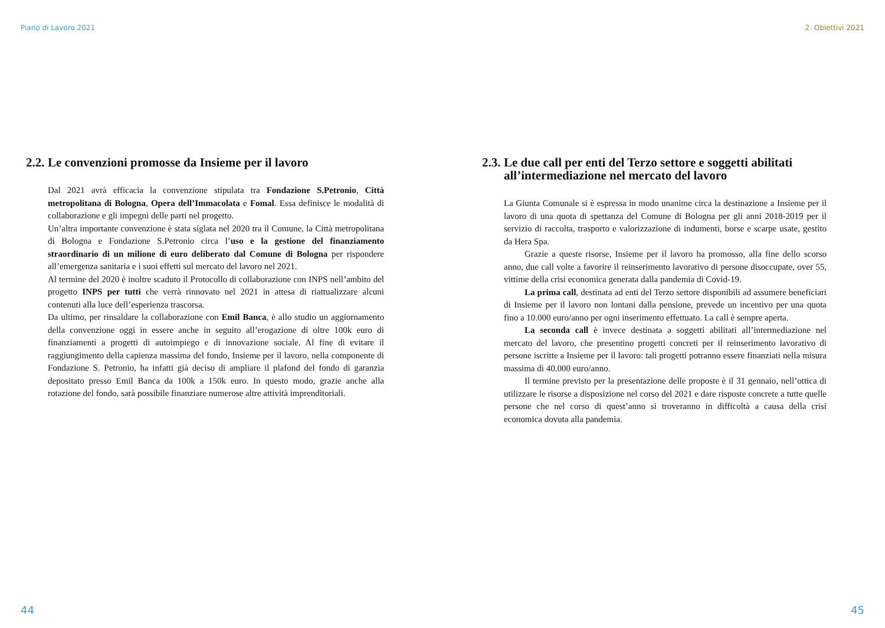Piano di Lavoro 2021
2.2. Le convenzioni promosse da Insieme per il lavoro
Dal 2021 avrà efficacia la convenzione stipulata tra Fondazione S.Petronio, Città metropolitana di Bologna, Opera dell’Immacolata e Fomal. Essa definisce le modalità di collaborazione e gli impegni delle parti nel progetto.
Un’altra importante convenzione è stata siglata nel 2020 tra il Comune, la Città metropolitana di Bologna e Fondazione S.Petronio circa l’uso e la gestione del finanziamento straordinario di un milione di euro deliberato dal Comune di Bologna per rispondere all’emergenza sanitaria e i suoi effetti sul mercato del lavoro nel 2021.
Al termine del 2020 è inoltre scaduto il Protocollo di collaborazione con INPS nell’ambito del progetto INPS per tutti che verrà rinnovato nel 2021 in attesa di riattualizzare alcuni contenuti alla luce dell’esperienza trascorsa.
Da ultimo, per rinsaldare la collaborazione con Emil Banca, è allo studio un aggiornamento della convenzione oggi in essere anche in seguito all’erogazione di oltre 100k euro di finanziamenti a progetti di autoimpiego e di innovazione sociale. Al fine di evitare il raggiungimento della capienza massima del fondo, Insieme per il lavoro, nella componente di Fondazione S. Petronio, ha infatti già deciso di ampliare il plafond del fondo di garanzia depositato presso Emil Banca da 100k a 150k euro. In questo modo, grazie anche alla rotazione del fondo, sarà possibile finanziare numerose altre attività imprenditoriali.
44
2. Obiettivi 2021
2.3. Le due call per enti del Terzo settore e soggetti abilitati all’intermediazione nel mercato del lavoro
La Giunta Comunale si è espressa in modo unanime circa la destinazione a Insieme per il lavoro di una quota di spettanza del Comune di Bologna per gli anni 2018-2019 per il servizio di raccolta, trasporto e valorizzazione di indumenti, borse e scarpe usate, gestito da Hera Spa.
Grazie a queste risorse, Insieme per il lavoro ha promosso, alla fine dello scorso anno, due call volte a favorire il reinserimento lavorativo di persone disoccupate, over 55, vittime della crisi economica generata dalla pandemia di Covid-19.
La prima call, destinata ad enti del Terzo settore disponibili ad assumere beneficiari di Insieme per il lavoro non lontani dalla pensione, prevede un incentivo per una quota fino a 10.000 euro/anno per ogni inserimento effettuato. La call è sempre aperta.
La seconda call è invece destinata a soggetti abilitati all’intermediazione nel mercato del lavoro, che presentino progetti concreti per il reinserimento lavorativo di persone iscritte a Insieme per il lavoro: tali progetti potranno essere finanziati nella misura massima di 40.000 euro/anno.
Il termine previsto per la presentazione delle proposte è il 31 gennaio, nell’ottica di utilizzare le risorse a disposizione nel corso del 2021 e dare risposte concrete a tutte quelle persone che nel corso di quest’anno si troveranno in difficoltà a causa della crisi economica dovuta alla pandemia.
45